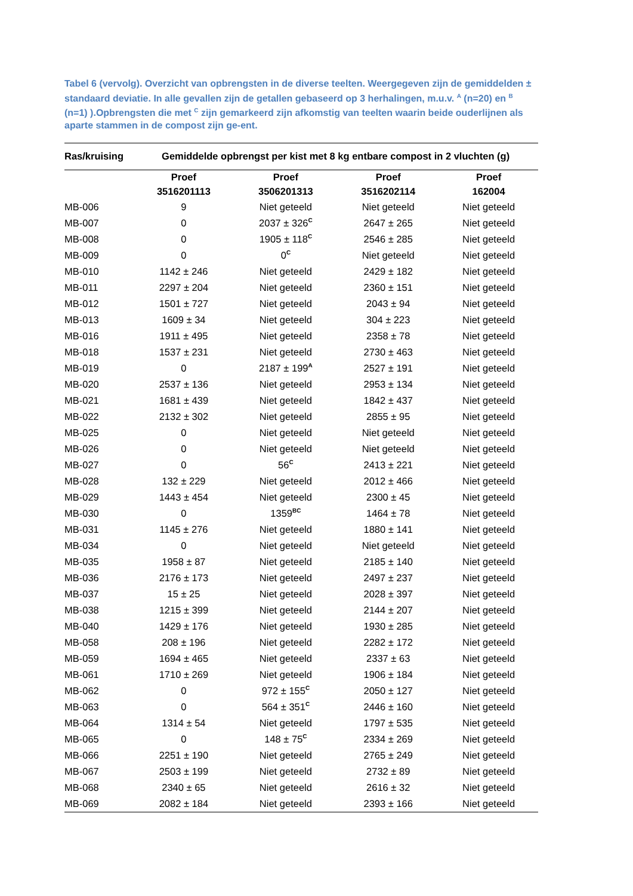Tabel 6 (vervolg). Overzicht van opbrengsten in de diverse teelten. Weergegeven zijn de gemiddelden ± standaard deviatie. In alle gevallen zijn de getallen gebaseerd op 3 herhalingen, m.u.v. <sup>A</sup> (n=20) en <sup>B</sup> (n=1) ).Opbrengsten die met <sup>C</sup> zijn gemarkeerd zijn afkomstig van teelten waarin beide ouderlijnen als aparte stammen in de compost zijn ge-ent.
| Ras/kruising | Gemiddelde opbrengst per kist met 8 kg entbare compost in 2 vluchten (g) | | | |
| --- | --- | --- | --- | --- |
| | Proef | Proef | Proef | Proef |
| | 3516201113 | 3506201313 | 3516202114 | 162004 |
| MB-006 | 9 | Niet geteeld | Niet geteeld | Niet geteeld |
| MB-007 | 0 | 2037 ± 326<sup>C</sup> | 2647 ± 265 | Niet geteeld |
| MB-008 | 0 | 1905 ± 118<sup>C</sup> | 2546 ± 285 | Niet geteeld |
| MB-009 | 0 | 0<sup>C</sup> | Niet geteeld | Niet geteeld |
| MB-010 | 1142 ± 246 | Niet geteeld | 2429 ± 182 | Niet geteeld |
| MB-011 | 2297 ± 204 | Niet geteeld | 2360 ± 151 | Niet geteeld |
| MB-012 | 1501 ± 727 | Niet geteeld | 2043 ± 94 | Niet geteeld |
| MB-013 | 1609 ± 34 | Niet geteeld | 304 ± 223 | Niet geteeld |
| MB-016 | 1911 ± 495 | Niet geteeld | 2358 ± 78 | Niet geteeld |
| MB-018 | 1537 ± 231 | Niet geteeld | 2730 ± 463 | Niet geteeld |
| MB-019 | 0 | 2187 ± 199<sup>A</sup> | 2527 ± 191 | Niet geteeld |
| MB-020 | 2537 ± 136 | Niet geteeld | 2953 ± 134 | Niet geteeld |
| MB-021 | 1681 ± 439 | Niet geteeld | 1842 ± 437 | Niet geteeld |
| MB-022 | 2132 ± 302 | Niet geteeld | 2855 ± 95 | Niet geteeld |
| MB-025 | 0 | Niet geteeld | Niet geteeld | Niet geteeld |
| MB-026 | 0 | Niet geteeld | Niet geteeld | Niet geteeld |
| MB-027 | 0 | 56<sup>C</sup> | 2413 ± 221 | Niet geteeld |
| MB-028 | 132 ± 229 | Niet geteeld | 2012 ± 466 | Niet geteeld |
| MB-029 | 1443 ± 454 | Niet geteeld | 2300 ± 45 | Niet geteeld |
| MB-030 | 0 | 1359<sup>BC</sup> | 1464 ± 78 | Niet geteeld |
| MB-031 | 1145 ± 276 | Niet geteeld | 1880 ± 141 | Niet geteeld |
| MB-034 | 0 | Niet geteeld | Niet geteeld | Niet geteeld |
| MB-035 | 1958 ± 87 | Niet geteeld | 2185 ± 140 | Niet geteeld |
| MB-036 | 2176 ± 173 | Niet geteeld | 2497 ± 237 | Niet geteeld |
| MB-037 | 15 ± 25 | Niet geteeld | 2028 ± 397 | Niet geteeld |
| MB-038 | 1215 ± 399 | Niet geteeld | 2144 ± 207 | Niet geteeld |
| MB-040 | 1429 ± 176 | Niet geteeld | 1930 ± 285 | Niet geteeld |
| MB-058 | 208 ± 196 | Niet geteeld | 2282 ± 172 | Niet geteeld |
| MB-059 | 1694 ± 465 | Niet geteeld | 2337 ± 63 | Niet geteeld |
| MB-061 | 1710 ± 269 | Niet geteeld | 1906 ± 184 | Niet geteeld |
| MB-062 | 0 | 972 ± 155<sup>C</sup> | 2050 ± 127 | Niet geteeld |
| MB-063 | 0 | 564 ± 351<sup>C</sup> | 2446 ± 160 | Niet geteeld |
| MB-064 | 1314 ± 54 | Niet geteeld | 1797 ± 535 | Niet geteeld |
| MB-065 | 0 | 148 ± 75<sup>C</sup> | 2334 ± 269 | Niet geteeld |
| MB-066 | 2251 ± 190 | Niet geteeld | 2765 ± 249 | Niet geteeld |
| MB-067 | 2503 ± 199 | Niet geteeld | 2732 ± 89 | Niet geteeld |
| MB-068 | 2340 ± 65 | Niet geteeld | 2616 ± 32 | Niet geteeld |
| MB-069 | 2082 ± 184 | Niet geteeld | 2393 ± 166 | Niet geteeld |